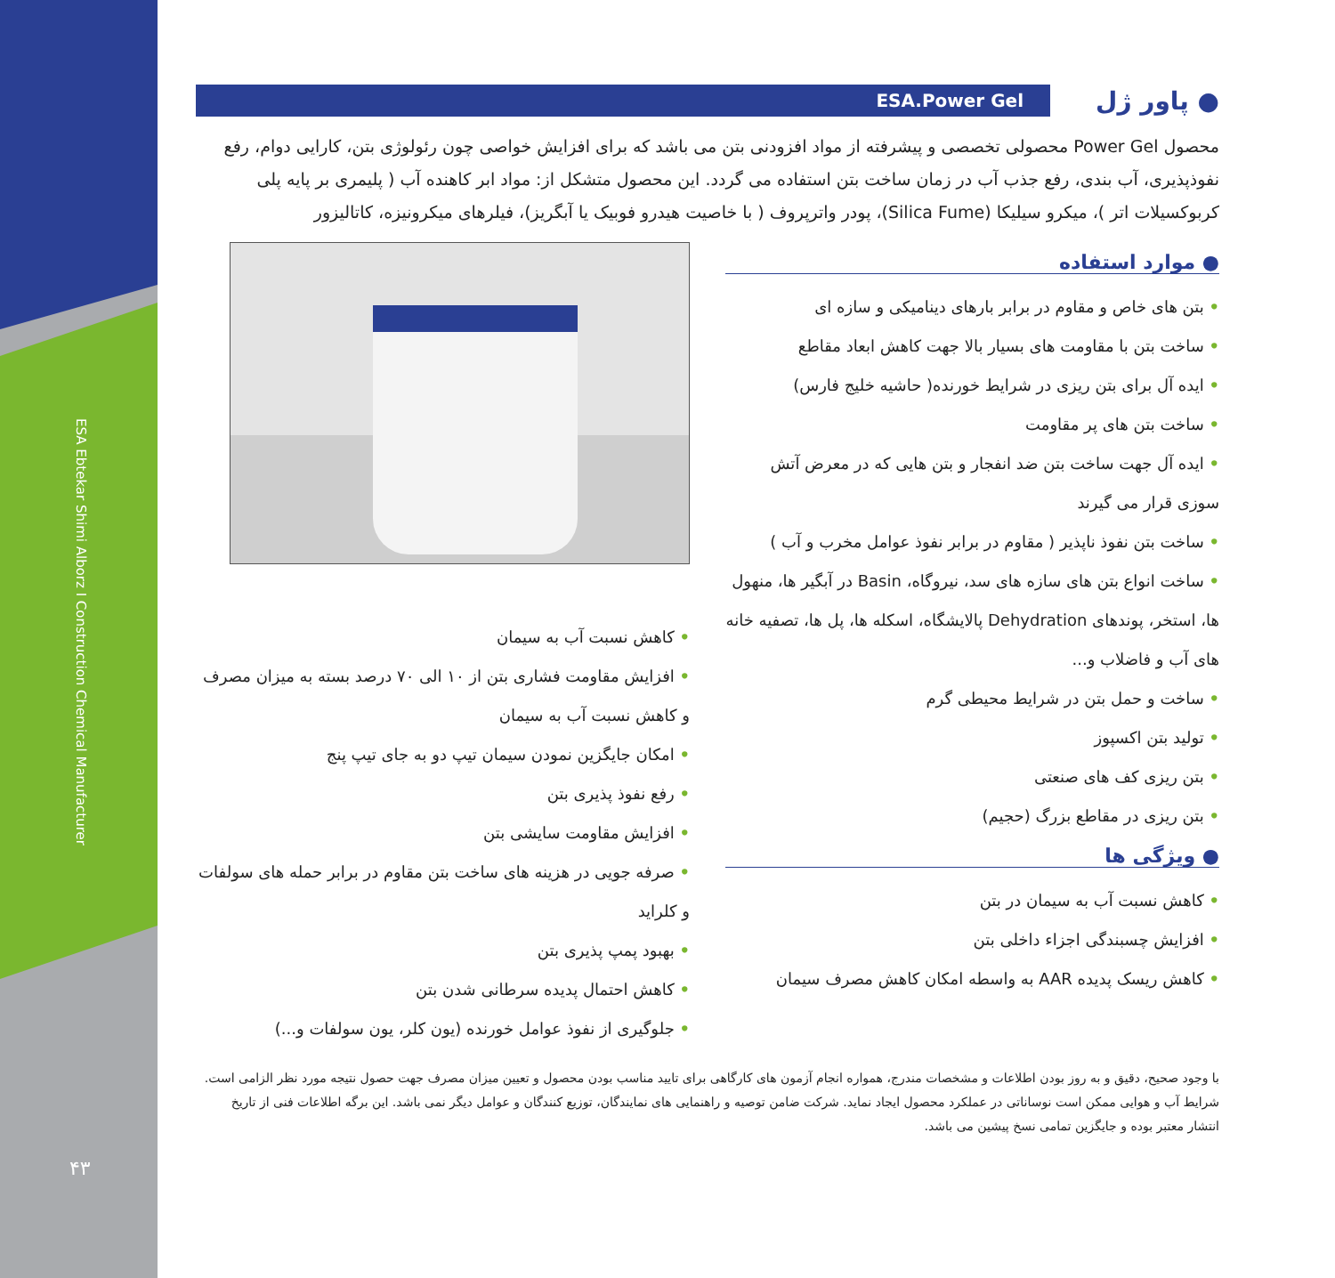ESA Ebtekar Shimi Alborz I Construction Chemical Manufacturer
۴۳
● پاور ژل ESA.Power Gel
محصول Power Gel محصولی تخصصی و پیشرفته از مواد افزودنی بتن می باشد که برای افزایش خواصی چون رئولوژی بتن، کارایی دوام، رفع نفوذپذیری، آب بندی، رفع جذب آب در زمان ساخت بتن استفاده می گردد. این محصول متشکل از: مواد ابر کاهنده آب ( پلیمری بر پایه پلی کربوکسیلات اتر )، میکرو سیلیکا (Silica Fume)، پودر واترپروف ( با خاصیت هیدرو فوبیک یا آبگریز)، فیلرهای میکرونیزه، کاتالیزور
● موارد استفاده
• بتن های خاص و مقاوم در برابر بارهای دینامیکی و سازه ای
• ساخت بتن با مقاومت های بسیار بالا جهت کاهش ابعاد مقاطع
• ایده آل برای بتن ریزی در شرایط خورنده( حاشیه خلیج فارس)
• ساخت بتن های پر مقاومت
• ایده آل جهت ساخت بتن ضد انفجار و بتن هایی که در معرض آتش سوزی قرار می گیرند
• ساخت بتن نفوذ ناپذیر ( مقاوم در برابر نفوذ عوامل مخرب و آب )
• ساخت انواع بتن های سازه های سد، نیروگاه، Basin در آبگیر ها، منهول ها، استخر، پوندهای Dehydration پالایشگاه، اسکله ها، پل ها، تصفیه خانه های آب و فاضلاب و...
• ساخت و حمل بتن در شرایط محیطی گرم
• تولید بتن اکسپوز
• بتن ریزی کف های صنعتی
• بتن ریزی در مقاطع بزرگ (حجیم)
● ویژگی ها
• کاهش نسبت آب به سیمان در بتن
• افزایش چسبندگی اجزاء داخلی بتن
• کاهش ریسک پدیده AAR به واسطه امکان کاهش مصرف سیمان
• کاهش نسبت آب به سیمان
• افزایش مقاومت فشاری بتن از ۱۰ الی ۷۰ درصد بسته به میزان مصرف و کاهش نسبت آب به سیمان
• امکان جایگزین نمودن سیمان تیپ دو به جای تیپ پنج
• رفع نفوذ پذیری بتن
• افزایش مقاومت سایشی بتن
• صرفه جویی در هزینه های ساخت بتن مقاوم در برابر حمله های سولفات و کلراید
• بهبود پمپ پذیری بتن
• کاهش احتمال پدیده سرطانی شدن بتن
• جلوگیری از نفوذ عوامل خورنده (یون کلر، یون سولفات و...)
با وجود صحیح، دقیق و به روز بودن اطلاعات و مشخصات مندرج، همواره انجام آزمون های کارگاهی برای تایید مناسب بودن محصول و تعیین میزان مصرف جهت حصول نتیجه مورد نظر الزامی است. شرایط آب و هوایی ممکن است نوساناتی در عملکرد محصول ایجاد نماید. شرکت ضامن توصیه و راهنمایی های نمایندگان، توزیع کنندگان و عوامل دیگر نمی باشد. این برگه اطلاعات فنی از تاریخ انتشار معتبر بوده و جایگزین تمامی نسخ پیشین می باشد.